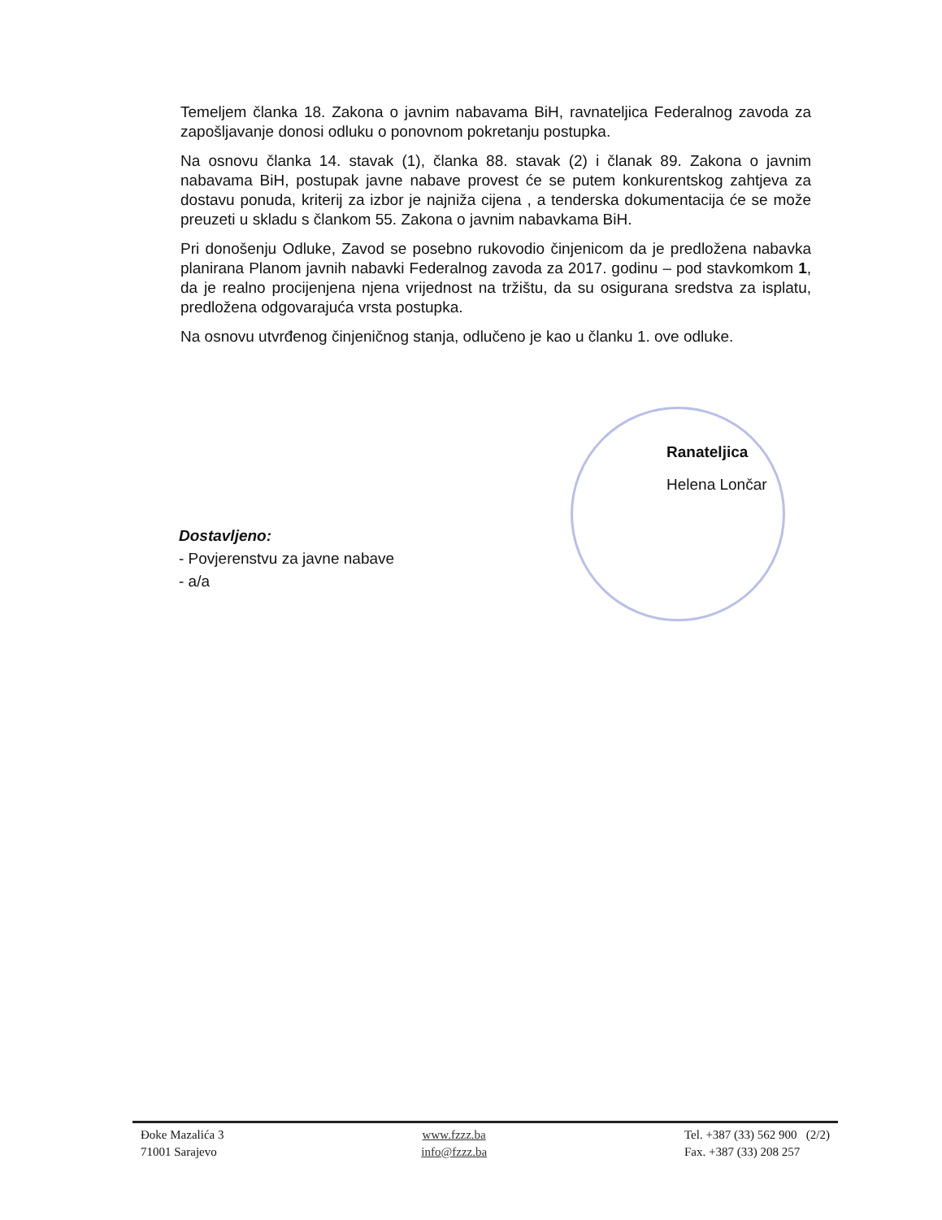Temeljem članka 18. Zakona o javnim nabavama BiH, ravnateljica Federalnog zavoda za zapošljavanje donosi odluku o ponovnom pokretanju postupka.
Na osnovu članka 14. stavak (1), članka 88. stavak (2) i članak 89. Zakona o javnim nabavama BiH, postupak javne nabave provest će se putem konkurentskog zahtjeva za dostavu ponuda, kriterij za izbor je najniža cijena , a tenderska dokumentacija će se može preuzeti u skladu s člankom 55. Zakona o javnim nabavkama BiH.
Pri donošenju Odluke, Zavod se posebno rukovodio činjenicom da je predložena nabavka planirana Planom javnih nabavki Federalnog zavoda za 2017. godinu – pod stavkomkom 1, da je realno procijenjena njena vrijednost na tržištu, da su osigurana sredstva za isplatu, predložena odgovarajuća vrsta postupka.
Na osnovu utvrđenog činjeničnog stanja, odlučeno je kao u članku 1. ove odluke.
Ranateljica
Helena Lončar
Dostavljeno:
- Povjerenstvu za javne nabave
- a/a
Đoke Mazalića 3
71001 Sarajevo
www.fzzz.ba
info@fzzz.ba
Tel. +387 (33) 562 900 (2/2)
Fax. +387 (33) 208 257